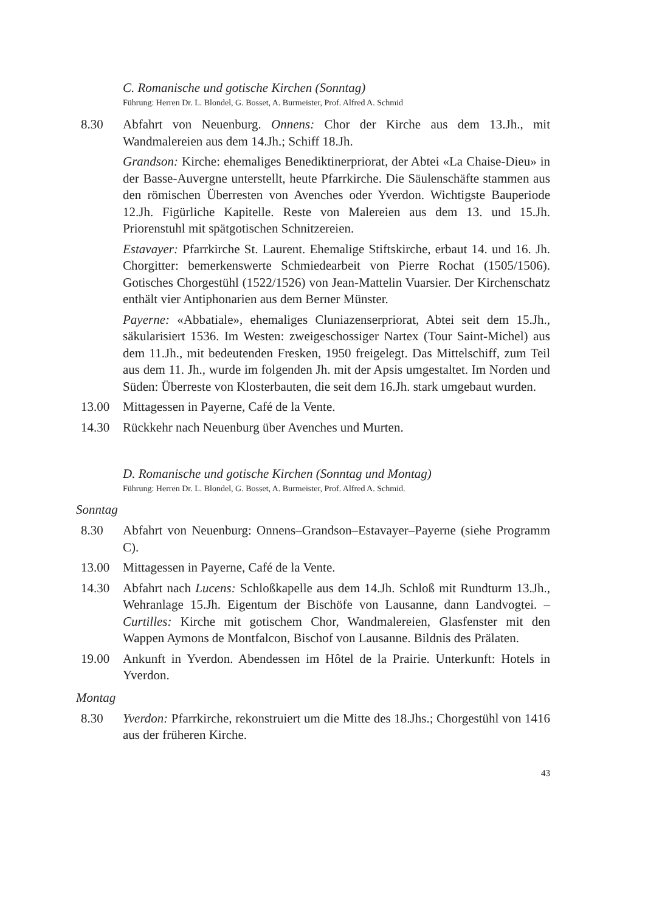C. Romanische und gotische Kirchen (Sonntag)
Führung: Herren Dr. L. Blondel, G. Bosset, A. Burmeister, Prof. Alfred A. Schmid
8.30 Abfahrt von Neuenburg. Onnens: Chor der Kirche aus dem 13.Jh., mit Wandmalereien aus dem 14.Jh.; Schiff 18.Jh.
Grandson: Kirche: ehemaliges Benediktinerpriorat, der Abtei «La Chaise-Dieu» in der Basse-Auvergne unterstellt, heute Pfarrkirche. Die Säulenschäfte stammen aus den römischen Überresten von Avenches oder Yverdon. Wichtigste Bauperiode 12.Jh. Figürliche Kapitelle. Reste von Malereien aus dem 13. und 15.Jh. Priorenstuhl mit spätgotischen Schnitzereien.
Estavayer: Pfarrkirche St. Laurent. Ehemalige Stiftskirche, erbaut 14. und 16. Jh. Chorgitter: bemerkenswerte Schmiedearbeit von Pierre Rochat (1505/1506). Gotisches Chorgestühl (1522/1526) von Jean-Mattelin Vuarsier. Der Kirchenschatz enthält vier Antiphonarien aus dem Berner Münster.
Payerne: «Abbatiale», ehemaliges Cluniazenserpriorat, Abtei seit dem 15.Jh., säkularisiert 1536. Im Westen: zweigeschossiger Nartex (Tour Saint-Michel) aus dem 11.Jh., mit bedeutenden Fresken, 1950 freigelegt. Das Mittelschiff, zum Teil aus dem 11. Jh., wurde im folgenden Jh. mit der Apsis umgestaltet. Im Norden und Süden: Überreste von Klosterbauten, die seit dem 16.Jh. stark umgebaut wurden.
13.00 Mittagessen in Payerne, Café de la Vente.
14.30 Rückkehr nach Neuenburg über Avenches und Murten.
D. Romanische und gotische Kirchen (Sonntag und Montag)
Führung: Herren Dr. L. Blondel, G. Bosset, A. Burmeister, Prof. Alfred A. Schmid.
Sonntag
8.30 Abfahrt von Neuenburg: Onnens–Grandson–Estavayer–Payerne (siehe Programm C).
13.00 Mittagessen in Payerne, Café de la Vente.
14.30 Abfahrt nach Lucens: Schloßkapelle aus dem 14.Jh. Schloß mit Rundturm 13.Jh., Wehranlage 15.Jh. Eigentum der Bischöfe von Lausanne, dann Landvogtei. – Curtilles: Kirche mit gotischem Chor, Wandmalereien, Glasfenster mit den Wappen Aymons de Montfalcon, Bischof von Lausanne. Bildnis des Prälaten.
19.00 Ankunft in Yverdon. Abendessen im Hôtel de la Prairie. Unterkunft: Hotels in Yverdon.
Montag
8.30 Yverdon: Pfarrkirche, rekonstruiert um die Mitte des 18.Jhs.; Chorgestühl von 1416 aus der früheren Kirche.
43